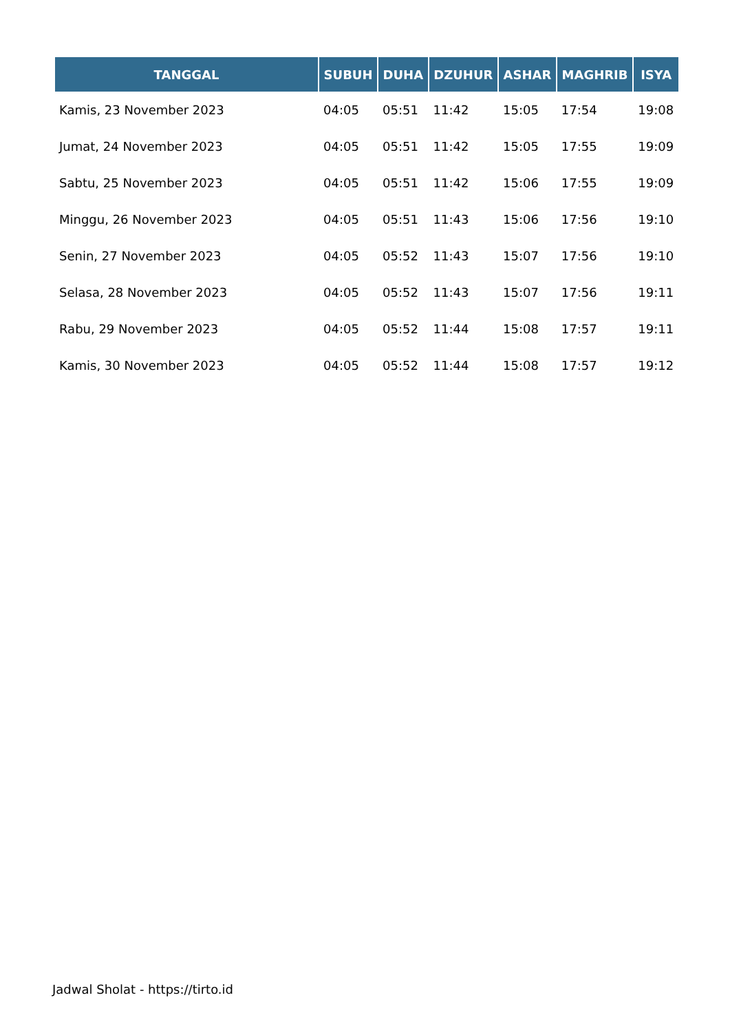| TANGGAL | SUBUH | DUHA | DZUHUR | ASHAR | MAGHRIB | ISYA |
| --- | --- | --- | --- | --- | --- | --- |
| Kamis, 23 November 2023 | 04:05 | 05:51 | 11:42 | 15:05 | 17:54 | 19:08 |
| Jumat, 24 November 2023 | 04:05 | 05:51 | 11:42 | 15:05 | 17:55 | 19:09 |
| Sabtu, 25 November 2023 | 04:05 | 05:51 | 11:42 | 15:06 | 17:55 | 19:09 |
| Minggu, 26 November 2023 | 04:05 | 05:51 | 11:43 | 15:06 | 17:56 | 19:10 |
| Senin, 27 November 2023 | 04:05 | 05:52 | 11:43 | 15:07 | 17:56 | 19:10 |
| Selasa, 28 November 2023 | 04:05 | 05:52 | 11:43 | 15:07 | 17:56 | 19:11 |
| Rabu, 29 November 2023 | 04:05 | 05:52 | 11:44 | 15:08 | 17:57 | 19:11 |
| Kamis, 30 November 2023 | 04:05 | 05:52 | 11:44 | 15:08 | 17:57 | 19:12 |
Jadwal Sholat - https://tirto.id